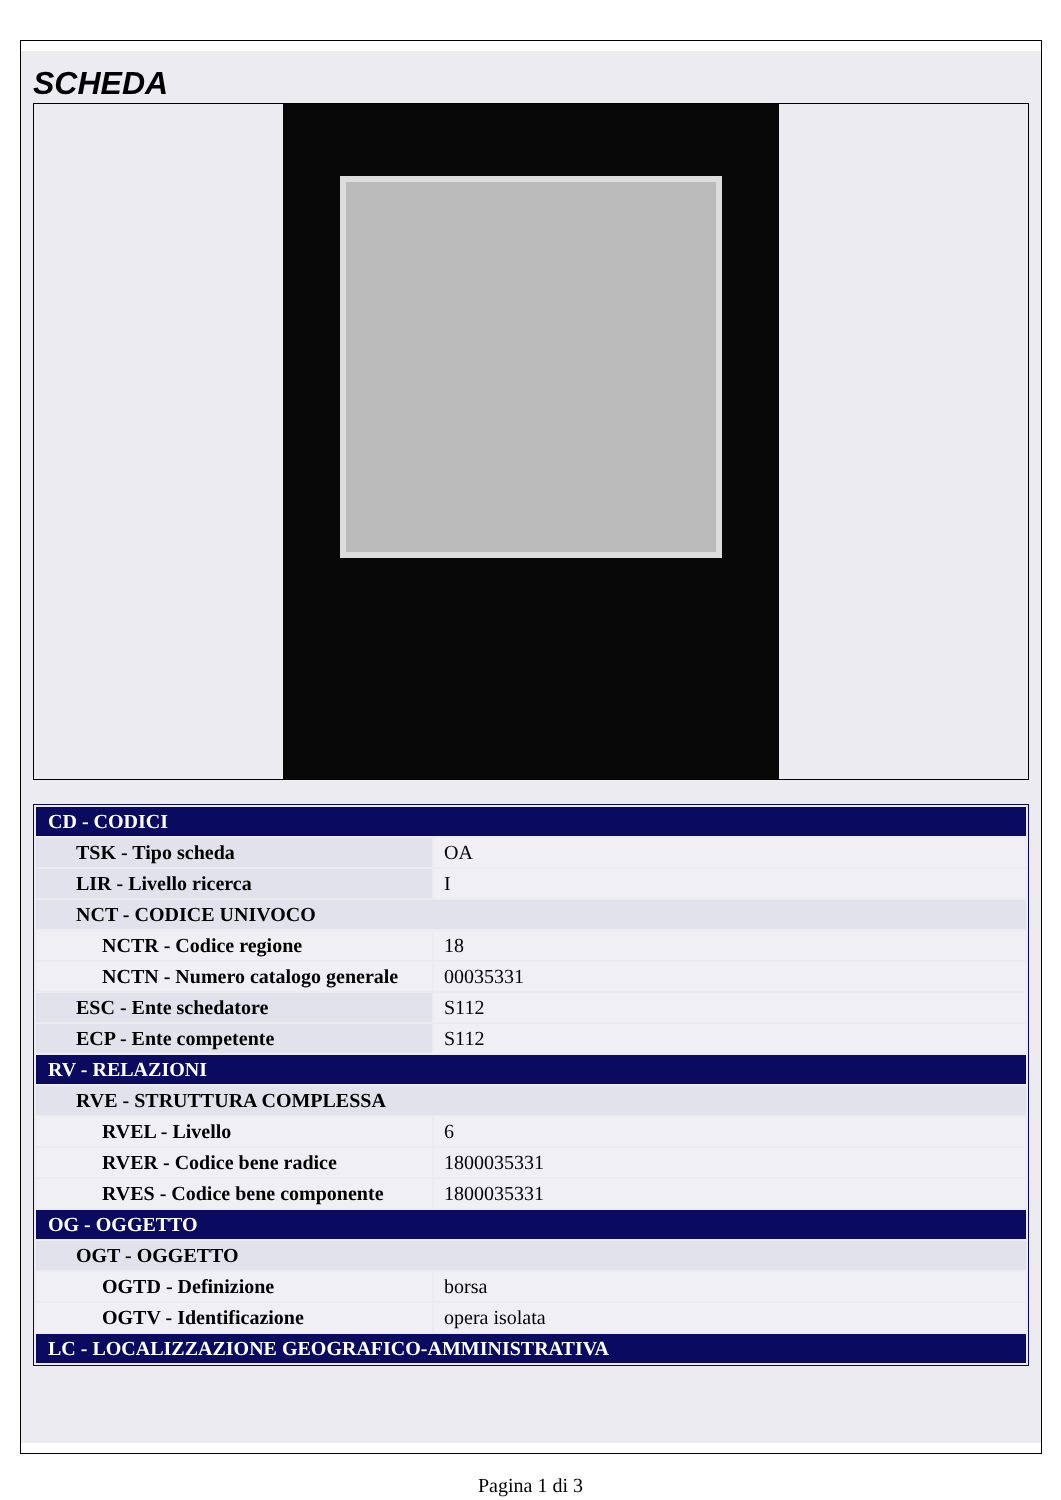SCHEDA
| CD - CODICI | |
| TSK - Tipo scheda | OA |
| LIR - Livello ricerca | I |
| NCT - CODICE UNIVOCO | |
| NCTR - Codice regione | 18 |
| NCTN - Numero catalogo generale | 00035331 |
| ESC - Ente schedatore | S112 |
| ECP - Ente competente | S112 |
| RV - RELAZIONI | |
| RVE - STRUTTURA COMPLESSA | |
| RVEL - Livello | 6 |
| RVER - Codice bene radice | 1800035331 |
| RVES - Codice bene componente | 1800035331 |
| OG - OGGETTO | |
| OGT - OGGETTO | |
| OGTD - Definizione | borsa |
| OGTV - Identificazione | opera isolata |
| LC - LOCALIZZAZIONE GEOGRAFICO-AMMINISTRATIVA | |
Pagina 1 di 3